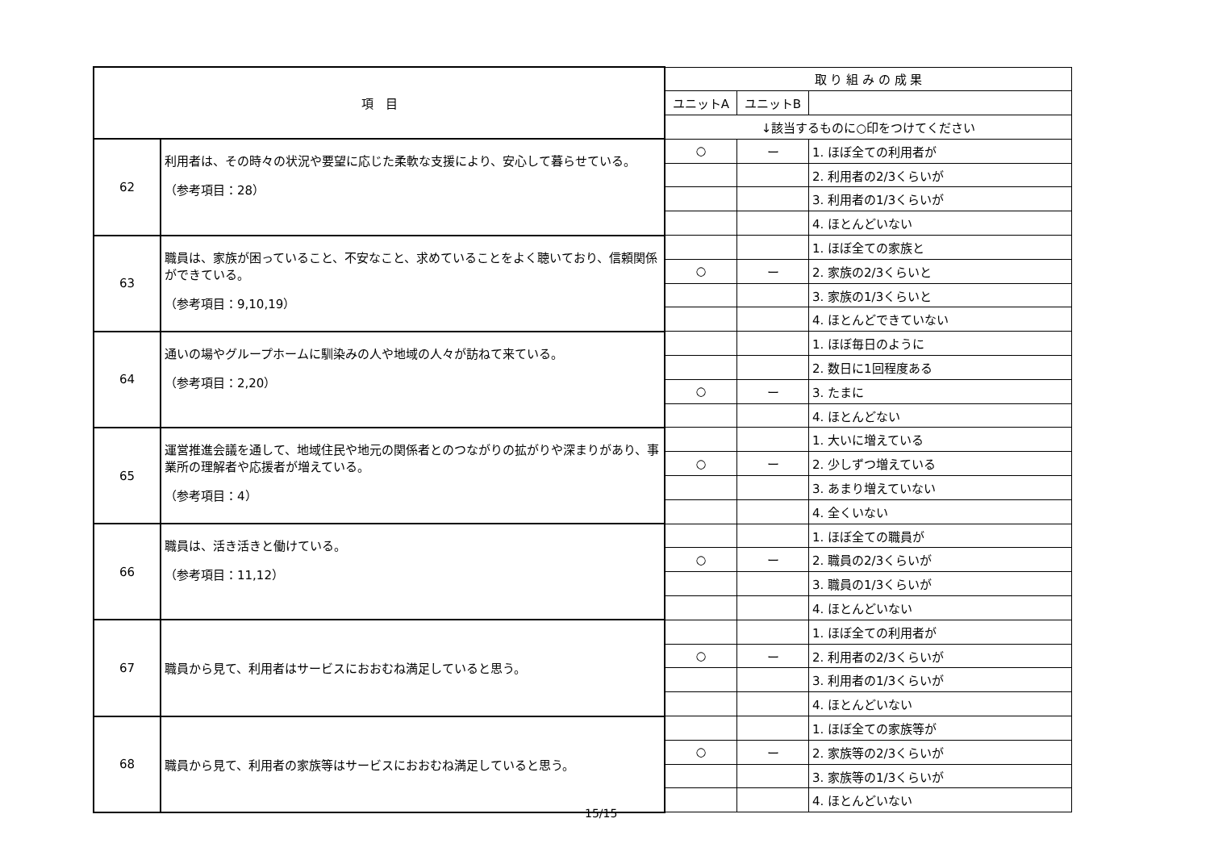| 項 目 | | 取 り 組 み の 成 果 | | |
| --- | --- | --- | --- | --- |
| | | ユニットA | ユニットB | |
| | | ↓該当するものに○印をつけてください | | |
| 62 | 利用者は、その時々の状況や要望に応じた柔軟な支援により、安心して暮らせている。 （参考項目：28） | ○ | ー | 1. ほぼ全ての利用者が |
| | | | | 2. 利用者の2/3くらいが |
| | | | | 3. 利用者の1/3くらいが |
| | | | | 4. ほとんどいない |
| 63 | 職員は、家族が困っていること、不安なこと、求めていることをよく聴いており、信頼関係ができている。 （参考項目：9,10,19） | | | 1. ほぼ全ての家族と |
| | | ○ | ー | 2. 家族の2/3くらいと |
| | | | | 3. 家族の1/3くらいと |
| | | | | 4. ほとんどできていない |
| 64 | 通いの場やグループホームに馴染みの人や地域の人々が訪ねて来ている。 （参考項目：2,20） | | | 1. ほぼ毎日のように |
| | | | | 2. 数日に1回程度ある |
| | | ○ | ー | 3. たまに |
| | | | | 4. ほとんどない |
| 65 | 運営推進会議を通して、地域住民や地元の関係者とのつながりの拡がりや深まりがあり、事業所の理解者や応援者が増えている。 （参考項目：4） | | | 1. 大いに増えている |
| | | ○ | ー | 2. 少しずつ増えている |
| | | | | 3. あまり増えていない |
| | | | | 4. 全くいない |
| 66 | 職員は、活き活きと働けている。 （参考項目：11,12） | | | 1. ほぼ全ての職員が |
| | | ○ | ー | 2. 職員の2/3くらいが |
| | | | | 3. 職員の1/3くらいが |
| | | | | 4. ほとんどいない |
| 67 | 職員から見て、利用者はサービスにおおむね満足していると思う。 | | | 1. ほぼ全ての利用者が |
| | | ○ | ー | 2. 利用者の2/3くらいが |
| | | | | 3. 利用者の1/3くらいが |
| | | | | 4. ほとんどいない |
| 68 | 職員から見て、利用者の家族等はサービスにおおむね満足していると思う。 | | | 1. ほぼ全ての家族等が |
| | | ○ | ー | 2. 家族等の2/3くらいが |
| | | | | 3. 家族等の1/3くらいが |
| | | | | 4. ほとんどいない |
15/15